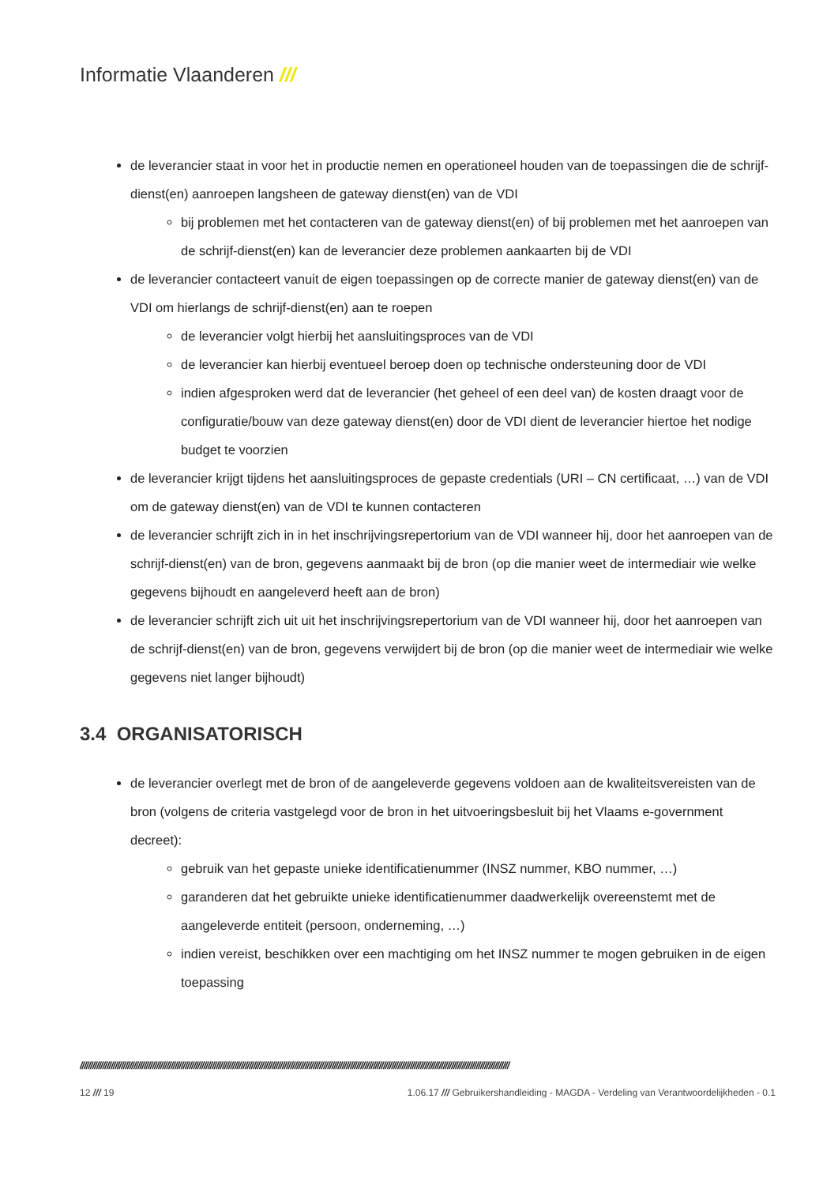Informatie Vlaanderen ///
de leverancier staat in voor het in productie nemen en operationeel houden van de toepassingen die de schrijf-dienst(en) aanroepen langsheen de gateway dienst(en) van de VDI
bij problemen met het contacteren van de gateway dienst(en) of bij problemen met het aanroepen van de schrijf-dienst(en) kan de leverancier deze problemen aankaarten bij de VDI
de leverancier contacteert vanuit de eigen toepassingen op de correcte manier de gateway dienst(en) van de VDI om hierlangs de schrijf-dienst(en) aan te roepen
de leverancier volgt hierbij het aansluitingsproces van de VDI
de leverancier kan hierbij eventueel beroep doen op technische ondersteuning door de VDI
indien afgesproken werd dat de leverancier (het geheel of een deel van) de kosten draagt voor de configuratie/bouw van deze gateway dienst(en) door de VDI dient de leverancier hiertoe het nodige budget te voorzien
de leverancier krijgt tijdens het aansluitingsproces de gepaste credentials (URI – CN certificaat, …) van de VDI om de gateway dienst(en) van de VDI te kunnen contacteren
de leverancier schrijft zich in in het inschrijvingsrepertorium van de VDI wanneer hij, door het aanroepen van de schrijf-dienst(en) van de bron, gegevens aanmaakt bij de bron (op die manier weet de intermediair wie welke gegevens bijhoudt en aangeleverd heeft aan de bron)
de leverancier schrijft zich uit uit het inschrijvingsrepertorium van de VDI wanneer hij, door het aanroepen van de schrijf-dienst(en) van de bron, gegevens verwijdert bij de bron (op die manier weet de intermediair wie welke gegevens niet langer bijhoudt)
3.4 ORGANISATORISCH
de leverancier overlegt met de bron of de aangeleverde gegevens voldoen aan de kwaliteitsvereisten van de bron (volgens de criteria vastgelegd voor de bron in het uitvoeringsbesluit bij het Vlaams e-government decreet):
gebruik van het gepaste unieke identificatienummer (INSZ nummer, KBO nummer, …)
garanderen dat het gebruikte unieke identificatienummer daadwerkelijk overeenstemt met de aangeleverde entiteit (persoon, onderneming, …)
indien vereist, beschikken over een machtiging om het INSZ nummer te mogen gebruiken in de eigen toepassing
////////////////////////////////////////////////////////////////////////////////////////////////////////////////////////////////////////////////////////////////////////////////////////////////////////////////
12 /// 19 1.06.17 /// Gebruikershandleiding - MAGDA - Verdeling van Verantwoordelijkheden - 0.1